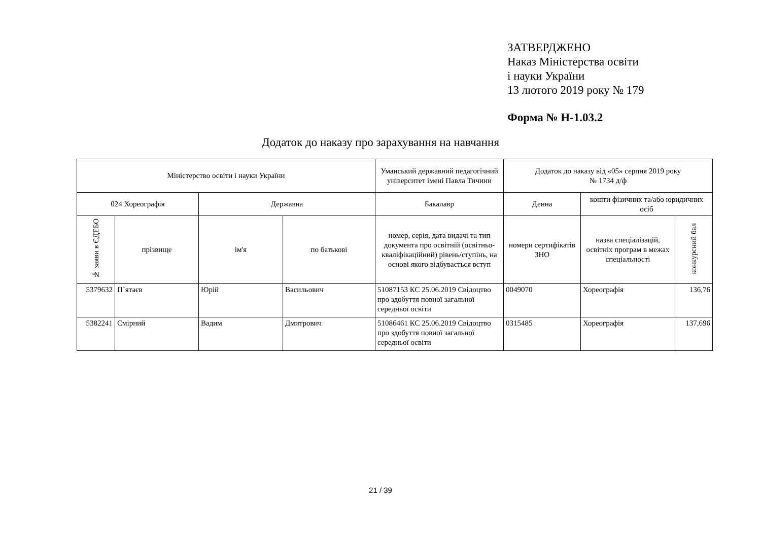ЗАТВЕРДЖЕНО
Наказ Міністерства освіти
і науки України
13 лютого 2019 року № 179
Форма № Н-1.03.2
Додаток до наказу про зарахування на навчання
| Міністерство освіти і науки України | | | | Уманський державний педагогічний університет імені Павла Тичини | Додаток до наказу від «05» серпня 2019 року № 1734 д/ф | | |
| --- | --- | --- | --- | --- | --- | --- | --- |
| 024 Хореографія | | Державна | | Бакалавр | Денна | кошти фізичних та/або юридичних осіб | |
| № заяви в ЄДЕБО | прізвище | ім'я | по батькові | номер, серія, дата видачі та тип документа про освітній (освітньо-кваліфікаційний) рівень/ступінь, на основі якого відбувається вступ | номери сертифікатів ЗНО | назва спеціалізацій, освітніх програм в межах спеціальності | конкурсний бал |
| 5379632 | П`ятаєв | Юрій | Васильович | 51087153 КС 25.06.2019 Свідоцтво про здобуття повної загальної середньої освіти | 0049070 | Хореографія | 136,76 |
| 5382241 | Смірний | Вадим | Дмитрович | 51086461 КС 25.06.2019 Свідоцтво про здобуття повної загальної середньої освіти | 0315485 | Хореографія | 137,696 |
21 / 39